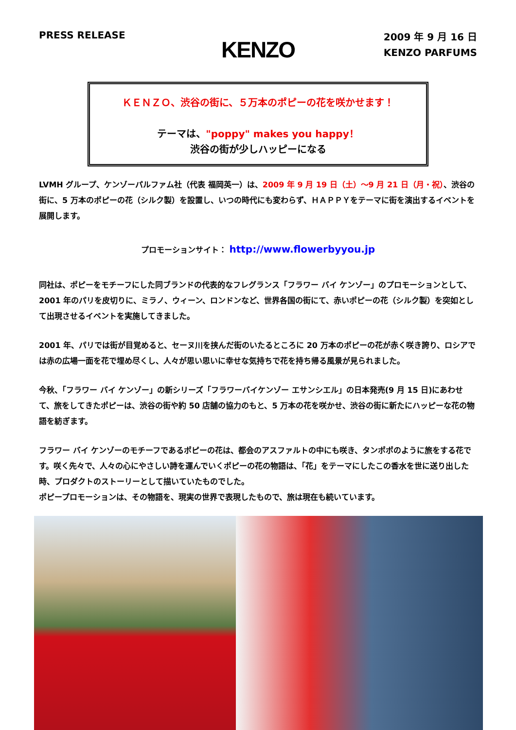PRESS RELEASE
KENZO
2009 年 9 月 16 日
KENZO PARFUMS
ＫＥＮＺＯ、渋谷の街に、５万本のポピーの花を咲かせます！
テーマは、"poppy" makes you happy！
渋谷の街が少しハッピーになる
LVMH グループ、ケンゾーパルファム社（代表 福岡英一）は、2009 年 9 月 19 日（土）～9 月 21 日（月・祝）、渋谷の街に、5 万本のポピーの花（シルク製）を設置し、いつの時代にも変わらず、ＨＡＰＰＹをテーマに街を演出するイベントを展開します。
プロモーションサイト： http://www.flowerbyyou.jp
同社は、ポピーをモチーフにした同ブランドの代表的なフレグランス「フラワー バイ ケンゾー」のプロモーションとして、2001 年のパリを皮切りに、ミラノ、ウィーン、ロンドンなど、世界各国の街にて、赤いポピーの花（シルク製）を突如として出現させるイベントを実施してきました。
2001 年、パリでは街が目覚めると、セーヌ川を挟んだ街のいたるところに 20 万本のポピーの花が赤く咲き誇り、ロシアでは赤の広場一面を花で埋め尽くし、人々が思い思いに幸せな気持ちで花を持ち帰る風景が見られました。
今秋、「フラワー バイ ケンゾー」の新シリーズ「フラワーバイケンゾー エサンシエル」の日本発売(9 月 15 日)にあわせて、旅をしてきたポピーは、渋谷の街や約 50 店舗の協力のもと、5 万本の花を咲かせ、渋谷の街に新たにハッピーな花の物語を紡ぎます。
フラワー バイ ケンゾーのモチーフであるポピーの花は、都会のアスファルトの中にも咲き、タンポポのように旅をする花です。咲く先々で、人々の心にやさしい詩を運んでいくポピーの花の物語は、「花」をテーマにしたこの香水を世に送り出した時、プロダクトのストーリーとして描いていたものでした。
ポピープロモーションは、その物語を、現実の世界で表現したもので、旅は現在も続いています。